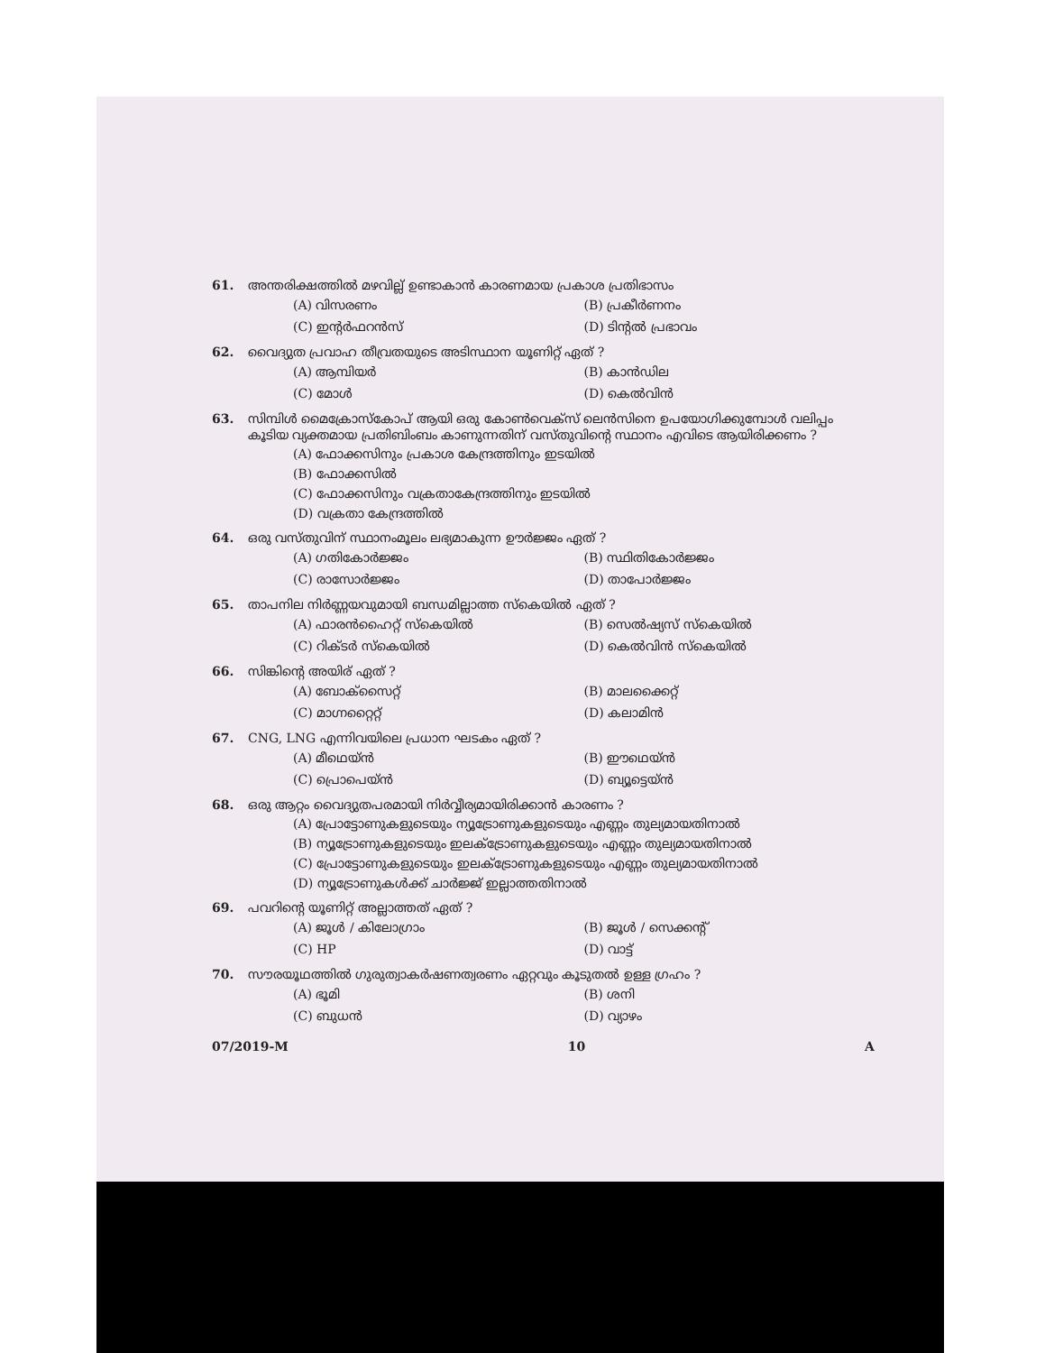61. അന്തരിക്ഷത്തിൽ മഴവില്ല് ഉണ്ടാകാൻ കാരണമായ പ്രകാശ പ്രതിഭാസം
(A) വിസരണം (B) പ്രകീർണനം (C) ഇന്റർഫറൻസ് (D) ടിന്റൽ പ്രഭാവം
62. വൈദ്യുത പ്രവാഹ തീവ്രതയുടെ അടിസ്ഥാന യൂണിറ്റ് ഏത് ?
(A) ആമ്പിയർ (B) കാൻഡില (C) മോൾ (D) കെൽവിൻ
63. സിമ്പിൾ മൈക്രോസ്കോപ് ആയി ഒരു കോൺവെക്സ് ലെൻസിനെ ഉപയോഗിക്കുമ്പോൾ വലിപ്പം കൂടിയ വ്യക്തമായ പ്രതിബിംബം കാണുന്നതിന് വസ്തുവിന്റെ സ്ഥാനം എവിടെ ആയിരിക്കണം ?
(A) ഫോക്കസിനും പ്രകാശ കേന്ദ്രത്തിനും ഇടയിൽ
(B) ഫോക്കസിൽ
(C) ഫോക്കസിനും വക്രതാകേന്ദ്രത്തിനും ഇടയിൽ
(D) വക്രതാ കേന്ദ്രത്തിൽ
64. ഒരു വസ്തുവിന് സ്ഥാനംമൂലം ലഭ്യമാകുന്ന ഊർജ്ജം ഏത് ?
(A) ഗതികോർജ്ജം (B) സ്ഥിതികോർജ്ജം (C) രാസോർജ്ജം (D) താപോർജ്ജം
65. താപനില നിർണ്ണയവുമായി ബന്ധമില്ലാത്ത സ്കെയിൽ ഏത് ?
(A) ഫാരൻഹൈറ്റ് സ്കെയിൽ (B) സെൽഷ്യസ് സ്കെയിൽ (C) റിക്ടർ സ്കെയിൽ (D) കെൽവിൻ സ്കെയിൽ
66. സിങ്കിന്റെ അയിര് ഏത് ?
(A) ബോക്സൈറ്റ് (B) മാലക്കൈറ്റ് (C) മാഗ്നറ്റൈറ്റ് (D) കലാമിൻ
67. CNG, LNG എന്നിവയിലെ പ്രധാന ഘടകം ഏത് ?
(A) മീഥെയ്ൻ (B) ഈഥെയ്ൻ (C) പ്രൊപെയ്ൻ (D) ബ്യൂട്ടെയ്ൻ
68. ഒരു ആറ്റം വൈദ്യുതപരമായി നിർവ്വീര്യമായിരിക്കാൻ കാരണം ?
(A) പ്രോട്ടോണുകളുടെയും ന്യൂട്രോണുകളുടെയും എണ്ണം തുല്യമായതിനാൽ
(B) ന്യൂട്രോണുകളുടെയും ഇലക്ട്രോണുകളുടെയും എണ്ണം തുല്യമായതിനാൽ
(C) പ്രോട്ടോണുകളുടെയും ഇലക്ട്രോണുകളുടെയും എണ്ണം തുല്യമായതിനാൽ
(D) ന്യൂട്രോണുകൾക്ക് ചാർജ്ജ് ഇല്ലാത്തതിനാൽ
69. പവറിന്റെ യൂണിറ്റ് അല്ലാത്തത് ഏത് ?
(A) ജൂൾ / കിലോഗ്രാം (B) ജൂൾ / സെക്കന്റ് (C) HP (D) വാട്ട്
70. സൗരയൂഥത്തിൽ ഗുരുത്വാകർഷണത്വരണം ഏറ്റവും കൂടുതൽ ഉള്ള ഗ്രഹം ?
(A) ഭൂമി (B) ശനി (C) ബുധൻ (D) വ്യാഴം
07/2019-M 10 A